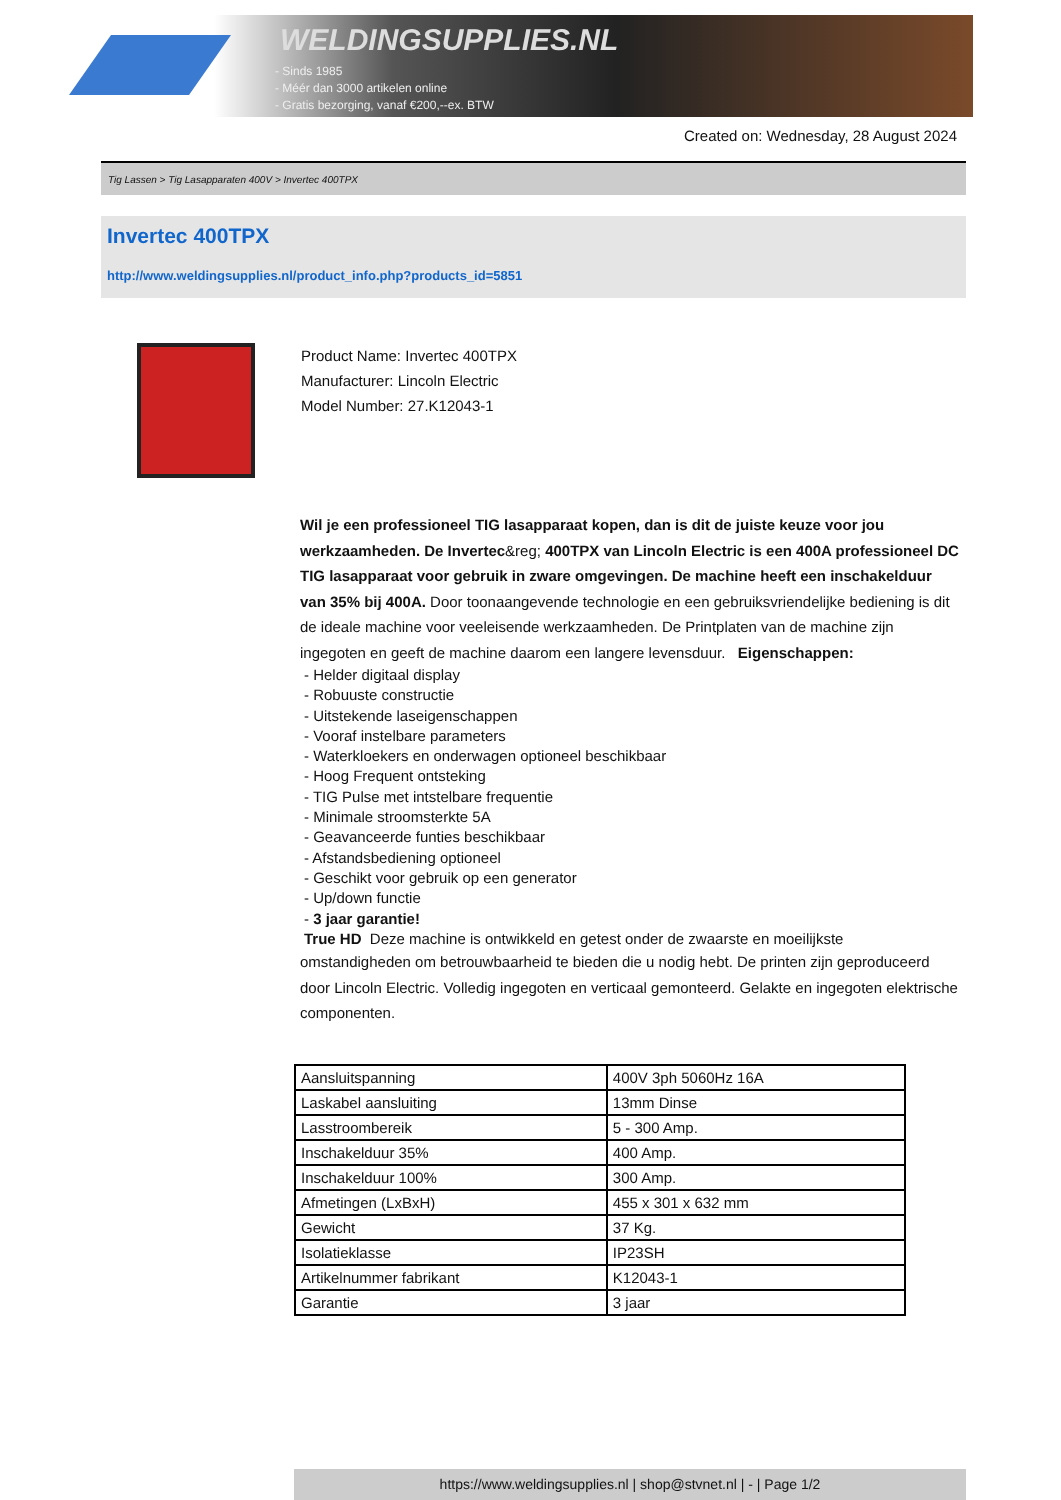WELDINGSUPPLIES.NL
- Sinds 1985
- Méér dan 3000 artikelen online
- Gratis bezorging, vanaf €200,--ex. BTW
Created on: Wednesday, 28 August 2024
Tig Lassen > Tig Lasapparaten 400V > Invertec 400TPX
Invertec 400TPX
http://www.weldingsupplies.nl/product_info.php?products_id=5851
Product Name: Invertec 400TPX
Manufacturer: Lincoln Electric
Model Number: 27.K12043-1
Wil je een professioneel TIG lasapparaat kopen, dan is dit de juiste keuze voor jou werkzaamheden. De Invertec&reg; 400TPX van Lincoln Electric is een 400A professioneel DC TIG lasapparaat voor gebruik in zware omgevingen. De machine heeft een inschakelduur van 35% bij 400A. Door toonaangevende technologie en een gebruiksvriendelijke bediening is dit de ideale machine voor veeleisende werkzaamheden. De Printplaten van de machine zijn ingegoten en geeft de machine daarom een langere levensduur. Eigenschappen:
- Helder digitaal display
- Robuuste constructie
- Uitstekende laseigenschappen
- Vooraf instelbare parameters
- Waterkloekers en onderwagen optioneel beschikbaar
- Hoog Frequent ontsteking
- TIG Pulse met intstelbare frequentie
- Minimale stroomsterkte 5A
- Geavanceerde funties beschikbaar
- Afstandsbediening optioneel
- Geschikt voor gebruik op een generator
- Up/down functie
- 3 jaar garantie!
True HD Deze machine is ontwikkeld en getest onder de zwaarste en moeilijkste
omstandigheden om betrouwbaarheid te bieden die u nodig hebt. De printen zijn geproduceerd door Lincoln Electric. Volledig ingegoten en verticaal gemonteerd. Gelakte en ingegoten elektrische componenten.
| Aansluitspanning | 400V 3ph 5060Hz 16A |
| Laskabel aansluiting | 13mm Dinse |
| Lasstroombereik | 5 - 300 Amp. |
| Inschakelduur 35% | 400 Amp. |
| Inschakelduur 100% | 300 Amp. |
| Afmetingen (LxBxH) | 455 x 301 x 632 mm |
| Gewicht | 37 Kg. |
| Isolatieklasse | IP23SH |
| Artikelnummer fabrikant | K12043-1 |
| Garantie | 3 jaar |
https://www.weldingsupplies.nl | shop@stvnet.nl | - | Page 1/2